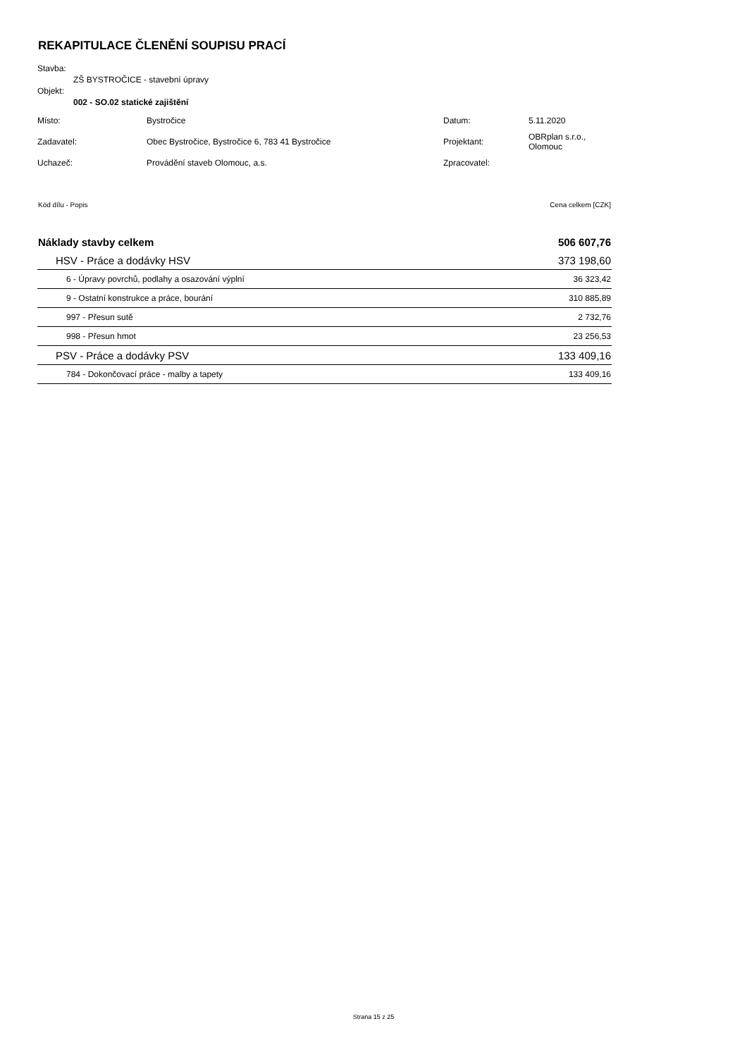REKAPITULACE ČLENĚNÍ SOUPISU PRACÍ
Stavba:
ZŠ BYSTROČICE - stavební úpravy
Objekt:
002 - SO.02 statické zajištění
| Místo: | Bystročice | Datum: | 5.11.2020 |
| Zadavatel: | Obec Bystročice, Bystročice 6, 783 41 Bystročice | Projektant: | OBRplan s.r.o., Olomouc |
| Uchazeč: | Provádění staveb Olomouc, a.s. | Zpracovatel: | |
| Kód dílu - Popis | Cena celkem [CZK] |
| Náklady stavby celkem | 506 607,76 |
| HSV - Práce a dodávky HSV | 373 198,60 |
| 6 - Úpravy povrchů, podlahy a osazování výplní | 36 323,42 |
| 9 - Ostatní konstrukce a práce, bourání | 310 885,89 |
| 997 - Přesun sutě | 2 732,76 |
| 998 - Přesun hmot | 23 256,53 |
| PSV - Práce a dodávky PSV | 133 409,16 |
| 784 - Dokončovací práce - malby a tapety | 133 409,16 |
Strana 15 z 25